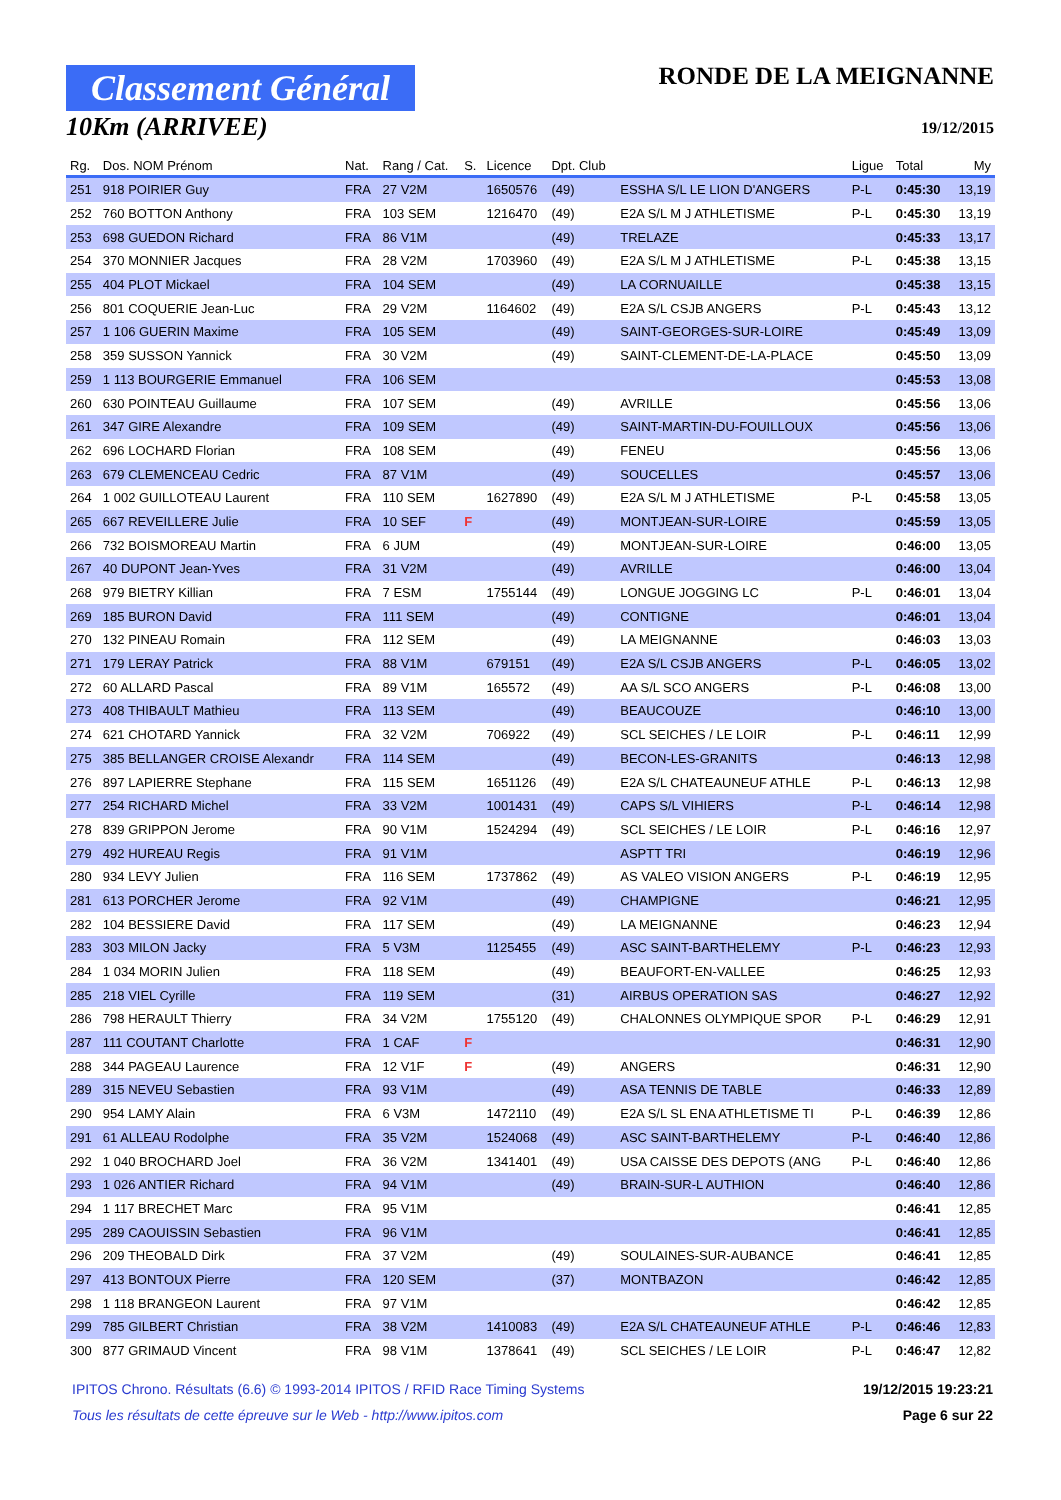Classement Général
10Km (ARRIVEE)
RONDE DE LA MEIGNANNE
19/12/2015
| Rg. | Dos. NOM Prénom | Nat. | Rang / Cat. | S. | Licence | Dpt. Club | | Ligue | Total | My |
| --- | --- | --- | --- | --- | --- | --- | --- | --- | --- | --- |
| 251 | 918 POIRIER Guy | FRA | 27 V2M | | 1650576 | (49) | ESSHA S/L LE LION D'ANGERS | P-L | 0:45:30 | 13,19 |
| 252 | 760 BOTTON Anthony | FRA | 103 SEM | | 1216470 | (49) | E2A S/L M J ATHLETISME | P-L | 0:45:30 | 13,19 |
| 253 | 698 GUEDON Richard | FRA | 86 V1M | | | (49) | TRELAZE | | 0:45:33 | 13,17 |
| 254 | 370 MONNIER Jacques | FRA | 28 V2M | | 1703960 | (49) | E2A S/L M J ATHLETISME | P-L | 0:45:38 | 13,15 |
| 255 | 404 PLOT Mickael | FRA | 104 SEM | | | (49) | LA CORNUAILLE | | 0:45:38 | 13,15 |
| 256 | 801 COQUERIE Jean-Luc | FRA | 29 V2M | | 1164602 | (49) | E2A S/L CSJB ANGERS | P-L | 0:45:43 | 13,12 |
| 257 | 1 106 GUERIN Maxime | FRA | 105 SEM | | | (49) | SAINT-GEORGES-SUR-LOIRE | | 0:45:49 | 13,09 |
| 258 | 359 SUSSON Yannick | FRA | 30 V2M | | | (49) | SAINT-CLEMENT-DE-LA-PLACE | | 0:45:50 | 13,09 |
| 259 | 1 113 BOURGERIE Emmanuel | FRA | 106 SEM | | | | | | 0:45:53 | 13,08 |
| 260 | 630 POINTEAU Guillaume | FRA | 107 SEM | | | (49) | AVRILLE | | 0:45:56 | 13,06 |
| 261 | 347 GIRE Alexandre | FRA | 109 SEM | | | (49) | SAINT-MARTIN-DU-FOUILLOUX | | 0:45:56 | 13,06 |
| 262 | 696 LOCHARD Florian | FRA | 108 SEM | | | (49) | FENEU | | 0:45:56 | 13,06 |
| 263 | 679 CLEMENCEAU Cedric | FRA | 87 V1M | | | (49) | SOUCELLES | | 0:45:57 | 13,06 |
| 264 | 1 002 GUILLOTEAU Laurent | FRA | 110 SEM | | 1627890 | (49) | E2A S/L M J ATHLETISME | P-L | 0:45:58 | 13,05 |
| 265 | 667 REVEILLERE Julie | FRA | 10 SEF | F | | (49) | MONTJEAN-SUR-LOIRE | | 0:45:59 | 13,05 |
| 266 | 732 BOISMOREAU Martin | FRA | 6 JUM | | | (49) | MONTJEAN-SUR-LOIRE | | 0:46:00 | 13,05 |
| 267 | 40 DUPONT Jean-Yves | FRA | 31 V2M | | | (49) | AVRILLE | | 0:46:00 | 13,04 |
| 268 | 979 BIETRY Killian | FRA | 7 ESM | | 1755144 | (49) | LONGUE JOGGING LC | P-L | 0:46:01 | 13,04 |
| 269 | 185 BURON David | FRA | 111 SEM | | | (49) | CONTIGNE | | 0:46:01 | 13,04 |
| 270 | 132 PINEAU Romain | FRA | 112 SEM | | | (49) | LA MEIGNANNE | | 0:46:03 | 13,03 |
| 271 | 179 LERAY Patrick | FRA | 88 V1M | | 679151 | (49) | E2A S/L CSJB ANGERS | P-L | 0:46:05 | 13,02 |
| 272 | 60 ALLARD Pascal | FRA | 89 V1M | | 165572 | (49) | AA S/L SCO ANGERS | P-L | 0:46:08 | 13,00 |
| 273 | 408 THIBAULT Mathieu | FRA | 113 SEM | | | (49) | BEAUCOUZE | | 0:46:10 | 13,00 |
| 274 | 621 CHOTARD Yannick | FRA | 32 V2M | | 706922 | (49) | SCL SEICHES / LE LOIR | P-L | 0:46:11 | 12,99 |
| 275 | 385 BELLANGER CROISE Alexandr | FRA | 114 SEM | | | (49) | BECON-LES-GRANITS | | 0:46:13 | 12,98 |
| 276 | 897 LAPIERRE Stephane | FRA | 115 SEM | | 1651126 | (49) | E2A S/L CHATEAUNEUF ATHLE | P-L | 0:46:13 | 12,98 |
| 277 | 254 RICHARD Michel | FRA | 33 V2M | | 1001431 | (49) | CAPS S/L VIHIERS | P-L | 0:46:14 | 12,98 |
| 278 | 839 GRIPPON Jerome | FRA | 90 V1M | | 1524294 | (49) | SCL SEICHES / LE LOIR | P-L | 0:46:16 | 12,97 |
| 279 | 492 HUREAU Regis | FRA | 91 V1M | | | | ASPTT TRI | | 0:46:19 | 12,96 |
| 280 | 934 LEVY Julien | FRA | 116 SEM | | 1737862 | (49) | AS VALEO VISION ANGERS | P-L | 0:46:19 | 12,95 |
| 281 | 613 PORCHER Jerome | FRA | 92 V1M | | | (49) | CHAMPIGNE | | 0:46:21 | 12,95 |
| 282 | 104 BESSIERE David | FRA | 117 SEM | | | (49) | LA MEIGNANNE | | 0:46:23 | 12,94 |
| 283 | 303 MILON Jacky | FRA | 5 V3M | | 1125455 | (49) | ASC SAINT-BARTHELEMY | P-L | 0:46:23 | 12,93 |
| 284 | 1 034 MORIN Julien | FRA | 118 SEM | | | (49) | BEAUFORT-EN-VALLEE | | 0:46:25 | 12,93 |
| 285 | 218 VIEL Cyrille | FRA | 119 SEM | | | (31) | AIRBUS OPERATION SAS | | 0:46:27 | 12,92 |
| 286 | 798 HERAULT Thierry | FRA | 34 V2M | | 1755120 | (49) | CHALONNES OLYMPIQUE SPOR | P-L | 0:46:29 | 12,91 |
| 287 | 111 COUTANT Charlotte | FRA | 1 CAF | F | | | | | 0:46:31 | 12,90 |
| 288 | 344 PAGEAU Laurence | FRA | 12 V1F | F | | (49) | ANGERS | | 0:46:31 | 12,90 |
| 289 | 315 NEVEU Sebastien | FRA | 93 V1M | | | (49) | ASA TENNIS DE TABLE | | 0:46:33 | 12,89 |
| 290 | 954 LAMY Alain | FRA | 6 V3M | | 1472110 | (49) | E2A S/L SL ENA ATHLETISME TI | P-L | 0:46:39 | 12,86 |
| 291 | 61 ALLEAU Rodolphe | FRA | 35 V2M | | 1524068 | (49) | ASC SAINT-BARTHELEMY | P-L | 0:46:40 | 12,86 |
| 292 | 1 040 BROCHARD Joel | FRA | 36 V2M | | 1341401 | (49) | USA CAISSE DES DEPOTS (ANG | P-L | 0:46:40 | 12,86 |
| 293 | 1 026 ANTIER Richard | FRA | 94 V1M | | | (49) | BRAIN-SUR-L AUTHION | | 0:46:40 | 12,86 |
| 294 | 1 117 BRECHET Marc | FRA | 95 V1M | | | | | | 0:46:41 | 12,85 |
| 295 | 289 CAOUISSIN Sebastien | FRA | 96 V1M | | | | | | 0:46:41 | 12,85 |
| 296 | 209 THEOBALD Dirk | FRA | 37 V2M | | | (49) | SOULAINES-SUR-AUBANCE | | 0:46:41 | 12,85 |
| 297 | 413 BONTOUX Pierre | FRA | 120 SEM | | | (37) | MONTBAZON | | 0:46:42 | 12,85 |
| 298 | 1 118 BRANGEON Laurent | FRA | 97 V1M | | | | | | 0:46:42 | 12,85 |
| 299 | 785 GILBERT Christian | FRA | 38 V2M | | 1410083 | (49) | E2A S/L CHATEAUNEUF ATHLE | P-L | 0:46:46 | 12,83 |
| 300 | 877 GRIMAUD Vincent | FRA | 98 V1M | | 1378641 | (49) | SCL SEICHES / LE LOIR | P-L | 0:46:47 | 12,82 |
IPITOS Chrono. Résultats (6.6) © 1993-2014 IPITOS / RFID Race Timing Systems 19/12/2015 19:23:21
Tous les résultats de cette épreuve sur le Web - http://www.ipitos.com Page 6 sur 22